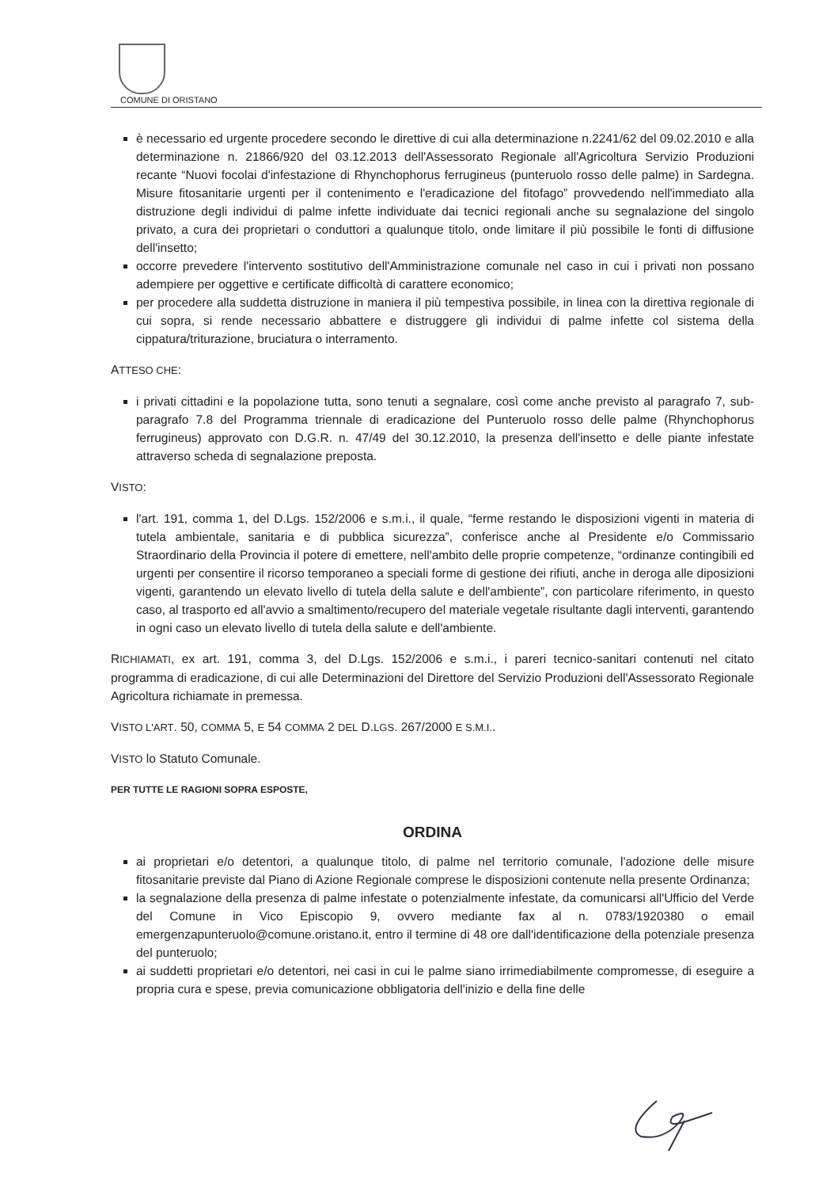COMUNE DI ORISTANO
è necessario ed urgente procedere secondo le direttive di cui alla determinazione n.2241/62 del 09.02.2010 e alla determinazione n. 21866/920 del 03.12.2013 dell'Assessorato Regionale all'Agricoltura Servizio Produzioni recante “Nuovi focolai d'infestazione di Rhynchophorus ferrugineus (punteruolo rosso delle palme) in Sardegna. Misure fitosanitarie urgenti per il contenimento e l'eradicazione del fitofago” provvedendo nell'immediato alla distruzione degli individui di palme infette individuate dai tecnici regionali anche su segnalazione del singolo privato, a cura dei proprietari o conduttori a qualunque titolo, onde limitare il più possibile le fonti di diffusione dell'insetto;
occorre prevedere l'intervento sostitutivo dell'Amministrazione comunale nel caso in cui i privati non possano adempiere per oggettive e certificate difficoltà di carattere economico;
per procedere alla suddetta distruzione in maniera il più tempestiva possibile, in linea con la direttiva regionale di cui sopra, si rende necessario abbattere e distruggere gli individui di palme infette col sistema della cippatura/triturazione, bruciatura o interramento.
ATTESO CHE:
i privati cittadini e la popolazione tutta, sono tenuti a segnalare, così come anche previsto al paragrafo 7, sub-paragrafo 7.8 del Programma triennale di eradicazione del Punteruolo rosso delle palme (Rhynchophorus ferrugineus) approvato con D.G.R. n. 47/49 del 30.12.2010, la presenza dell'insetto e delle piante infestate attraverso scheda di segnalazione preposta.
VISTO:
l'art. 191, comma 1, del D.Lgs. 152/2006 e s.m.i., il quale, “ferme restando le disposizioni vigenti in materia di tutela ambientale, sanitaria e di pubblica sicurezza”, conferisce anche al Presidente e/o Commissario Straordinario della Provincia il potere di emettere, nell'ambito delle proprie competenze, “ordinanze contingibili ed urgenti per consentire il ricorso temporaneo a speciali forme di gestione dei rifiuti, anche in deroga alle diposizioni vigenti, garantendo un elevato livello di tutela della salute e dell'ambiente”, con particolare riferimento, in questo caso, al trasporto ed all'avvio a smaltimento/recupero del materiale vegetale risultante dagli interventi, garantendo in ogni caso un elevato livello di tutela della salute e dell'ambiente.
RICHIAMATI, ex art. 191, comma 3, del D.Lgs. 152/2006 e s.m.i., i pareri tecnico-sanitari contenuti nel citato programma di eradicazione, di cui alle Determinazioni del Direttore del Servizio Produzioni dell'Assessorato Regionale Agricoltura richiamate in premessa.
VISTO L'ART. 50, COMMA 5, E 54 COMMA 2 DEL D.LGS. 267/2000 E S.M.I..
VISTO lo Statuto Comunale.
PER TUTTE LE RAGIONI SOPRA ESPOSTE,
ORDINA
ai proprietari e/o detentori, a qualunque titolo, di palme nel territorio comunale, l'adozione delle misure fitosanitarie previste dal Piano di Azione Regionale comprese le disposizioni contenute nella presente Ordinanza;
la segnalazione della presenza di palme infestate o potenzialmente infestate, da comunicarsi all'Ufficio del Verde del Comune in Vico Episcopio 9, ovvero mediante fax al n. 0783/1920380 o email emergenzapunteruolo@comune.oristano.it, entro il termine di 48 ore dall'identificazione della potenziale presenza del punteruolo;
ai suddetti proprietari e/o detentori, nei casi in cui le palme siano irrimediabilmente compromesse, di eseguire a propria cura e spese, previa comunicazione obbligatoria dell'inizio e della fine delle